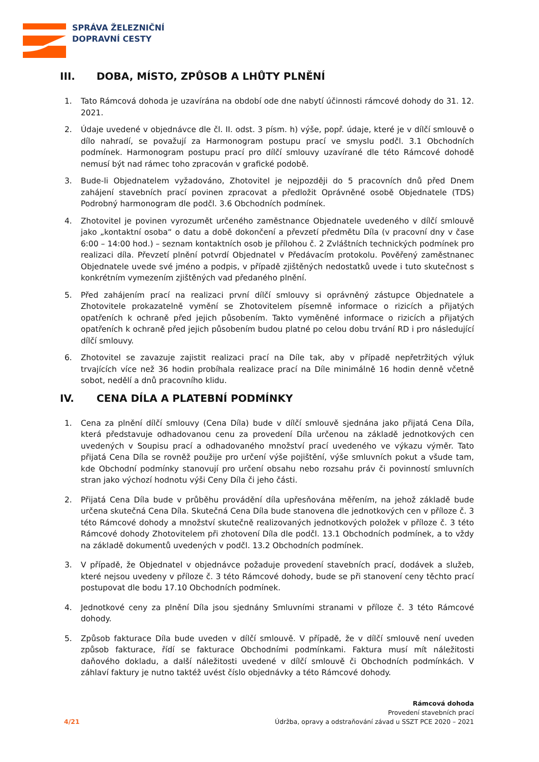SPRÁVA ŽELEZNIČNÍ
DOPRAVNÍ CESTY
III. DOBA, MÍSTO, ZPŮSOB A LHŮTY PLNĚNÍ
1. Tato Rámcová dohoda je uzavírána na období ode dne nabytí účinnosti rámcové dohody do 31. 12. 2021.
2. Údaje uvedené v objednávce dle čl. II. odst. 3 písm. h) výše, popř. údaje, které je v dílčí smlouvě o dílo nahradí, se považují za Harmonogram postupu prací ve smyslu podčl. 3.1 Obchodních podmínek. Harmonogram postupu prací pro dílčí smlouvy uzavírané dle této Rámcové dohodě nemusí být nad rámec toho zpracován v grafické podobě.
3. Bude-li Objednatelem vyžadováno, Zhotovitel je nejpozději do 5 pracovních dnů před Dnem zahájení stavebních prací povinen zpracovat a předložit Oprávněné osobě Objednatele (TDS) Podrobný harmonogram dle podčl. 3.6 Obchodních podmínek.
4. Zhotovitel je povinen vyrozumět určeného zaměstnance Objednatele uvedeného v dílčí smlouvě jako „kontaktní osoba“ o datu a době dokončení a převzetí předmětu Díla (v pracovní dny v čase 6:00 – 14:00 hod.) – seznam kontaktních osob je přílohou č. 2 Zvláštních technických podmínek pro realizaci díla. Převzetí plnění potvrdí Objednatel v Předávacím protokolu. Pověřený zaměstnanec Objednatele uvede své jméno a podpis, v případě zjištěných nedostatků uvede i tuto skutečnost s konkrétním vymezením zjištěných vad předaného plnění.
5. Před zahájením prací na realizaci první dílčí smlouvy si oprávněný zástupce Objednatele a Zhotovitele prokazatelně vymění se Zhotovitelem písemně informace o rizicích a přijatých opatřeních k ochraně před jejich působením. Takto vyměněné informace o rizicích a přijatých opatřeních k ochraně před jejich působením budou platné po celou dobu trvání RD i pro následující dílčí smlouvy.
6. Zhotovitel se zavazuje zajistit realizaci prací na Díle tak, aby v případě nepřetržitých výluk trvajících více než 36 hodin probíhala realizace prací na Díle minimálně 16 hodin denně včetně sobot, nedělí a dnů pracovního klidu.
IV. CENA DÍLA A PLATEBNÍ PODMÍNKY
1. Cena za plnění dílčí smlouvy (Cena Díla) bude v dílčí smlouvě sjednána jako přijatá Cena Díla, která představuje odhadovanou cenu za provedení Díla určenou na základě jednotkových cen uvedených v Soupisu prací a odhadovaného množství prací uvedeného ve výkazu výměr. Tato přijatá Cena Díla se rovněž použije pro určení výše pojištění, výše smluvních pokut a všude tam, kde Obchodní podmínky stanovují pro určení obsahu nebo rozsahu práv či povinností smluvních stran jako výchozí hodnotu výši Ceny Díla či jeho části.
2. Přijatá Cena Díla bude v průběhu provádění díla upřesňována měřením, na jehož základě bude určena skutečná Cena Díla. Skutečná Cena Díla bude stanovena dle jednotkových cen v příloze č. 3 této Rámcové dohody a množství skutečně realizovaných jednotkových položek v příloze č. 3 této Rámcové dohody Zhotovitelem při zhotovení Díla dle podčl. 13.1 Obchodních podmínek, a to vždy na základě dokumentů uvedených v podčl. 13.2 Obchodních podmínek.
3. V případě, že Objednatel v objednávce požaduje provedení stavebních prací, dodávek a služeb, které nejsou uvedeny v příloze č. 3 této Rámcové dohody, bude se při stanovení ceny těchto prací postupovat dle bodu 17.10 Obchodních podmínek.
4. Jednotkové ceny za plnění Díla jsou sjednány Smluvními stranami v příloze č. 3 této Rámcové dohody.
5. Způsob fakturace Díla bude uveden v dílčí smlouvě. V případě, že v dílčí smlouvě není uveden způsob fakturace, řídí se fakturace Obchodními podmínkami. Faktura musí mít náležitosti daňového dokladu, a další náležitosti uvedené v dílčí smlouvě či Obchodních podmínkách. V záhlaví faktury je nutno taktéž uvést číslo objednávky a této Rámcové dohody.
4/21
Rámcová dohoda
Provedení stavebních prací
Údržba, opravy a odstraňování závad u SSZT PCE 2020 – 2021